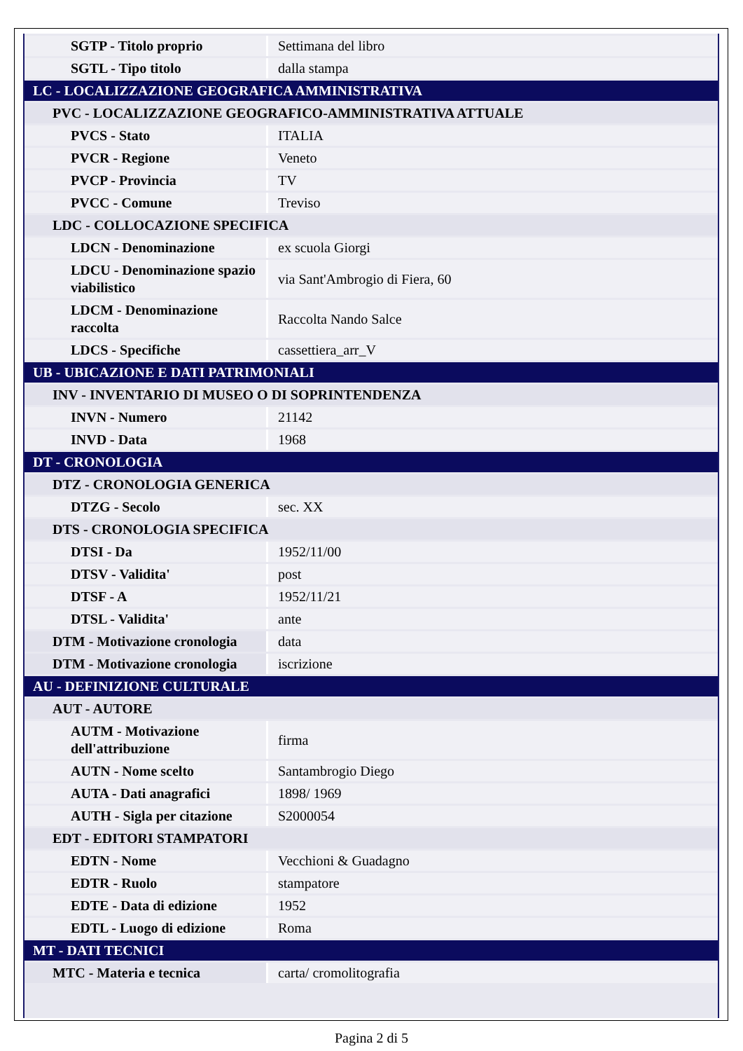| SGTP - Titolo proprio | Settimana del libro |
| SGTL - Tipo titolo | dalla stampa |
| LC - LOCALIZZAZIONE GEOGRAFICA AMMINISTRATIVA | |
| PVC - LOCALIZZAZIONE GEOGRAFICO-AMMINISTRATIVA ATTUALE | |
| PVCS - Stato | ITALIA |
| PVCR - Regione | Veneto |
| PVCP - Provincia | TV |
| PVCC - Comune | Treviso |
| LDC - COLLOCAZIONE SPECIFICA | |
| LDCN - Denominazione | ex scuola Giorgi |
| LDCU - Denominazione spazio viabilistico | via Sant'Ambrogio di Fiera, 60 |
| LDCM - Denominazione raccolta | Raccolta Nando Salce |
| LDCS - Specifiche | cassettiera_arr_V |
| UB - UBICAZIONE E DATI PATRIMONIALI | |
| INV - INVENTARIO DI MUSEO O DI SOPRINTENDENZA | |
| INVN - Numero | 21142 |
| INVD - Data | 1968 |
| DT - CRONOLOGIA | |
| DTZ - CRONOLOGIA GENERICA | |
| DTZG - Secolo | sec. XX |
| DTS - CRONOLOGIA SPECIFICA | |
| DTSI - Da | 1952/11/00 |
| DTSV - Validita' | post |
| DTSF - A | 1952/11/21 |
| DTSL - Validita' | ante |
| DTM - Motivazione cronologia | data |
| DTM - Motivazione cronologia | iscrizione |
| AU - DEFINIZIONE CULTURALE | |
| AUT - AUTORE | |
| AUTM - Motivazione dell'attribuzione | firma |
| AUTN - Nome scelto | Santambrogio Diego |
| AUTA - Dati anagrafici | 1898/ 1969 |
| AUTH - Sigla per citazione | S2000054 |
| EDT - EDITORI STAMPATORI | |
| EDTN - Nome | Vecchioni & Guadagno |
| EDTR - Ruolo | stampatore |
| EDTE - Data di edizione | 1952 |
| EDTL - Luogo di edizione | Roma |
| MT - DATI TECNICI | |
| MTC - Materia e tecnica | carta/ cromolitografia |
Pagina 2 di 5